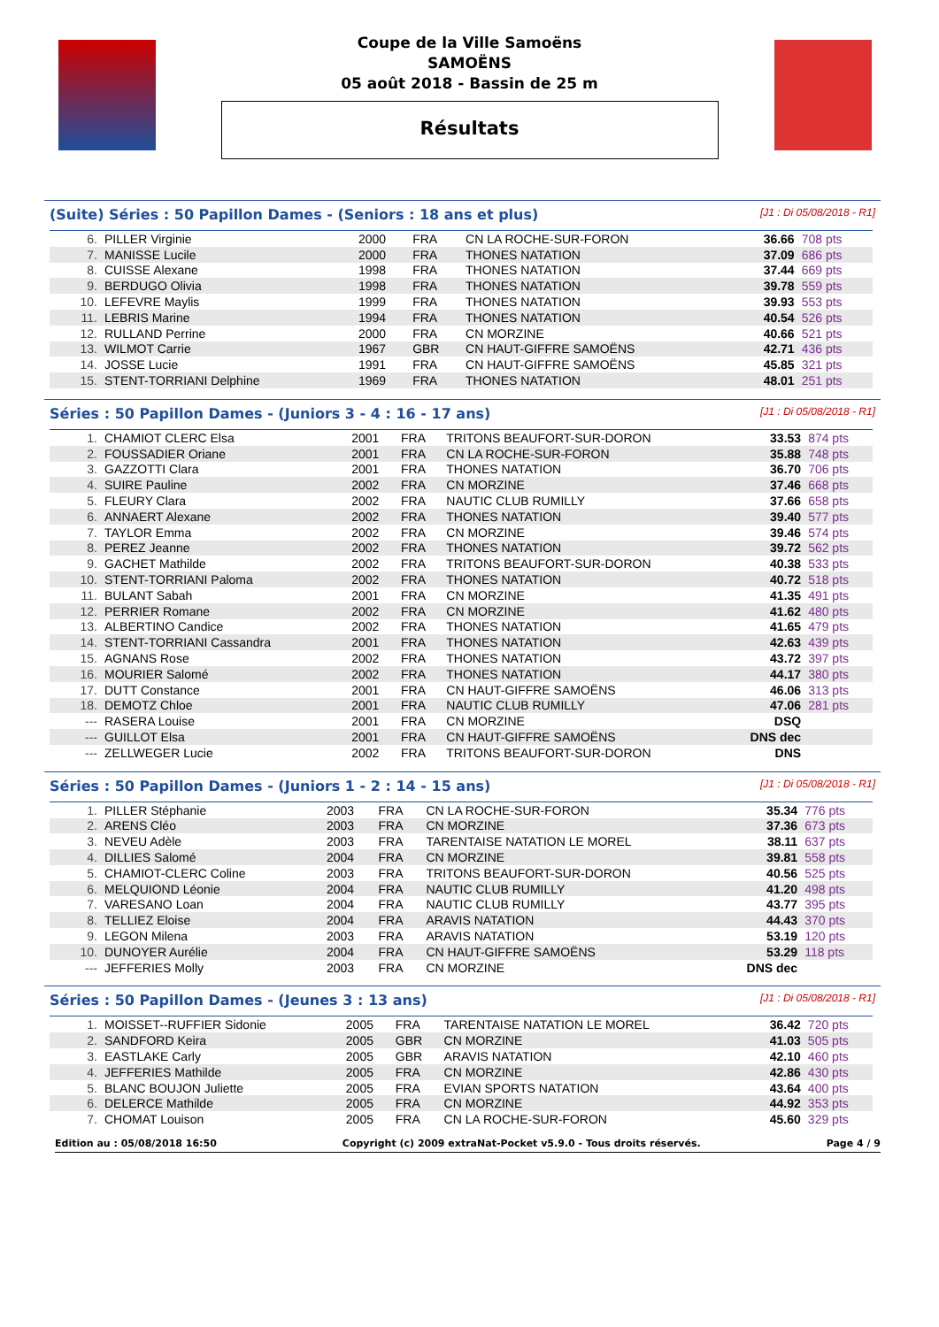Coupe de la Ville Samoëns
SAMOËNS
05 août 2018 - Bassin de 25 m
Résultats
(Suite) Séries : 50 Papillon Dames - (Seniors : 18 ans et plus) [J1 : Di 05/08/2018 - R1]
| 6. | PILLER Virginie | 2000 | FRA | CN LA ROCHE-SUR-FORON | 36.66 | 708 pts |
| 7. | MANISSE Lucile | 2000 | FRA | THONES NATATION | 37.09 | 686 pts |
| 8. | CUISSE Alexane | 1998 | FRA | THONES NATATION | 37.44 | 669 pts |
| 9. | BERDUGO Olivia | 1998 | FRA | THONES NATATION | 39.78 | 559 pts |
| 10. | LEFEVRE Maylis | 1999 | FRA | THONES NATATION | 39.93 | 553 pts |
| 11. | LEBRIS Marine | 1994 | FRA | THONES NATATION | 40.54 | 526 pts |
| 12. | RULLAND Perrine | 2000 | FRA | CN MORZINE | 40.66 | 521 pts |
| 13. | WILMOT Carrie | 1967 | GBR | CN HAUT-GIFFRE SAMOËNS | 42.71 | 436 pts |
| 14. | JOSSE Lucie | 1991 | FRA | CN HAUT-GIFFRE SAMOËNS | 45.85 | 321 pts |
| 15. | STENT-TORRIANI Delphine | 1969 | FRA | THONES NATATION | 48.01 | 251 pts |
Séries : 50 Papillon Dames - (Juniors 3 - 4 : 16 - 17 ans) [J1 : Di 05/08/2018 - R1]
| 1. | CHAMIOT CLERC Elsa | 2001 | FRA | TRITONS BEAUFORT-SUR-DORON | 33.53 | 874 pts |
| 2. | FOUSSADIER Oriane | 2001 | FRA | CN LA ROCHE-SUR-FORON | 35.88 | 748 pts |
| 3. | GAZZOTTI Clara | 2001 | FRA | THONES NATATION | 36.70 | 706 pts |
| 4. | SUIRE Pauline | 2002 | FRA | CN MORZINE | 37.46 | 668 pts |
| 5. | FLEURY Clara | 2002 | FRA | NAUTIC CLUB RUMILLY | 37.66 | 658 pts |
| 6. | ANNAERT Alexane | 2002 | FRA | THONES NATATION | 39.40 | 577 pts |
| 7. | TAYLOR Emma | 2002 | FRA | CN MORZINE | 39.46 | 574 pts |
| 8. | PEREZ Jeanne | 2002 | FRA | THONES NATATION | 39.72 | 562 pts |
| 9. | GACHET Mathilde | 2002 | FRA | TRITONS BEAUFORT-SUR-DORON | 40.38 | 533 pts |
| 10. | STENT-TORRIANI Paloma | 2002 | FRA | THONES NATATION | 40.72 | 518 pts |
| 11. | BULANT Sabah | 2001 | FRA | CN MORZINE | 41.35 | 491 pts |
| 12. | PERRIER Romane | 2002 | FRA | CN MORZINE | 41.62 | 480 pts |
| 13. | ALBERTINO Candice | 2002 | FRA | THONES NATATION | 41.65 | 479 pts |
| 14. | STENT-TORRIANI Cassandra | 2001 | FRA | THONES NATATION | 42.63 | 439 pts |
| 15. | AGNANS Rose | 2002 | FRA | THONES NATATION | 43.72 | 397 pts |
| 16. | MOURIER Salomé | 2002 | FRA | THONES NATATION | 44.17 | 380 pts |
| 17. | DUTT Constance | 2001 | FRA | CN HAUT-GIFFRE SAMOËNS | 46.06 | 313 pts |
| 18. | DEMOTZ Chloe | 2001 | FRA | NAUTIC CLUB RUMILLY | 47.06 | 281 pts |
| --- | RASERA Louise | 2001 | FRA | CN MORZINE | DSQ | |
| --- | GUILLOT Elsa | 2001 | FRA | CN HAUT-GIFFRE SAMOËNS | DNS dec | |
| --- | ZELLWEGER Lucie | 2002 | FRA | TRITONS BEAUFORT-SUR-DORON | DNS | |
Séries : 50 Papillon Dames - (Juniors 1 - 2 : 14 - 15 ans) [J1 : Di 05/08/2018 - R1]
| 1. | PILLER Stéphanie | 2003 | FRA | CN LA ROCHE-SUR-FORON | 35.34 | 776 pts |
| 2. | ARENS Cléo | 2003 | FRA | CN MORZINE | 37.36 | 673 pts |
| 3. | NEVEU Adèle | 2003 | FRA | TARENTAISE NATATION LE MOREL | 38.11 | 637 pts |
| 4. | DILLIES Salomé | 2004 | FRA | CN MORZINE | 39.81 | 558 pts |
| 5. | CHAMIOT-CLERC Coline | 2003 | FRA | TRITONS BEAUFORT-SUR-DORON | 40.56 | 525 pts |
| 6. | MELQUIOND Léonie | 2004 | FRA | NAUTIC CLUB RUMILLY | 41.20 | 498 pts |
| 7. | VARESANO Loan | 2004 | FRA | NAUTIC CLUB RUMILLY | 43.77 | 395 pts |
| 8. | TELLIEZ Eloise | 2004 | FRA | ARAVIS NATATION | 44.43 | 370 pts |
| 9. | LEGON Milena | 2003 | FRA | ARAVIS NATATION | 53.19 | 120 pts |
| 10. | DUNOYER Aurélie | 2004 | FRA | CN HAUT-GIFFRE SAMOËNS | 53.29 | 118 pts |
| --- | JEFFERIES Molly | 2003 | FRA | CN MORZINE | DNS dec | |
Séries : 50 Papillon Dames - (Jeunes 3 : 13 ans) [J1 : Di 05/08/2018 - R1]
| 1. | MOISSET--RUFFIER Sidonie | 2005 | FRA | TARENTAISE NATATION LE MOREL | 36.42 | 720 pts |
| 2. | SANDFORD Keira | 2005 | GBR | CN MORZINE | 41.03 | 505 pts |
| 3. | EASTLAKE Carly | 2005 | GBR | ARAVIS NATATION | 42.10 | 460 pts |
| 4. | JEFFERIES Mathilde | 2005 | FRA | CN MORZINE | 42.86 | 430 pts |
| 5. | BLANC BOUJON Juliette | 2005 | FRA | EVIAN SPORTS NATATION | 43.64 | 400 pts |
| 6. | DELERCE Mathilde | 2005 | FRA | CN MORZINE | 44.92 | 353 pts |
| 7. | CHOMAT Louison | 2005 | FRA | CN LA ROCHE-SUR-FORON | 45.60 | 329 pts |
Edition au : 05/08/2018 16:50 Copyright (c) 2009 extraNat-Pocket v5.9.0 - Tous droits réservés. Page 4 / 9